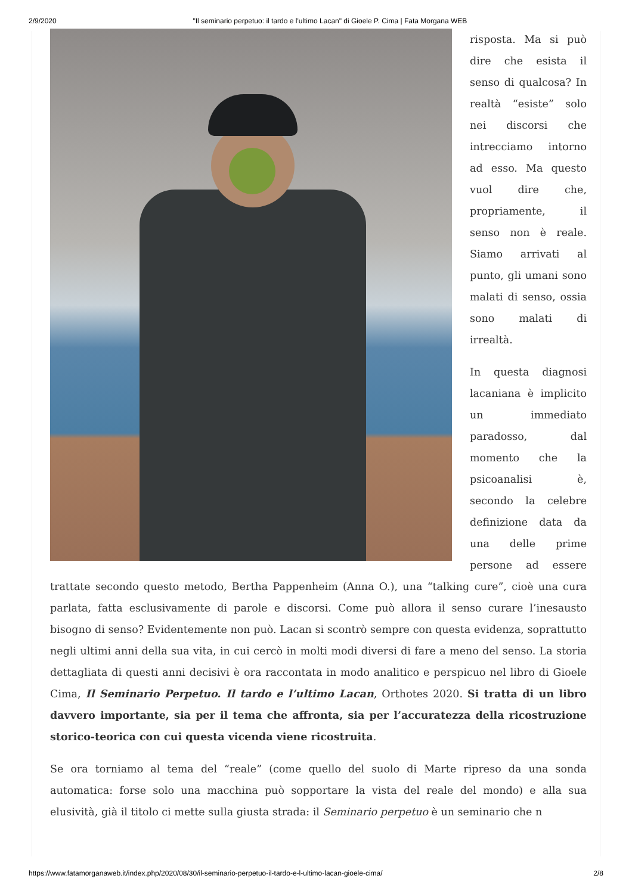2/9/2020 "Il seminario perpetuo: il tardo e l'ultimo Lacan" di Gioele P. Cima | Fata Morgana WEB
risposta. Ma si può dire che esista il senso di qualcosa? In realtà “esiste” solo nei discorsi che intrecciamo intorno ad esso. Ma questo vuol dire che, propriamente, il senso non è reale. Siamo arrivati al punto, gli umani sono malati di senso, ossia sono malati di irrealtà.
In questa diagnosi lacaniana è implicito un immediato paradosso, dal momento che la psicoanalisi è, secondo la celebre definizione data da una delle prime persone ad essere trattate secondo questo metodo, Bertha Pappenheim (Anna O.), una “talking cure”, cioè una cura parlata, fatta esclusivamente di parole e discorsi. Come può allora il senso curare l’inesausto bisogno di senso? Evidentemente non può. Lacan si scontrò sempre con questa evidenza, soprattutto negli ultimi anni della sua vita, in cui cercò in molti modi diversi di fare a meno del senso. La storia dettagliata di questi anni decisivi è ora raccontata in modo analitico e perspicuo nel libro di Gioele Cima, Il Seminario Perpetuo. Il tardo e l’ultimo Lacan, Orthotes 2020. Si tratta di un libro davvero importante, sia per il tema che affronta, sia per l’accuratezza della ricostruzione storico-teorica con cui questa vicenda viene ricostruita.
Se ora torniamo al tema del “reale” (come quello del suolo di Marte ripreso da una sonda automatica: forse solo una macchina può sopportare la vista del reale del mondo) e alla sua elusività, già il titolo ci mette sulla giusta strada: il Seminario perpetuo è un seminario che n
https://www.fatamorganaweb.it/index.php/2020/08/30/il-seminario-perpetuo-il-tardo-e-l-ultimo-lacan-gioele-cima/ 2/8